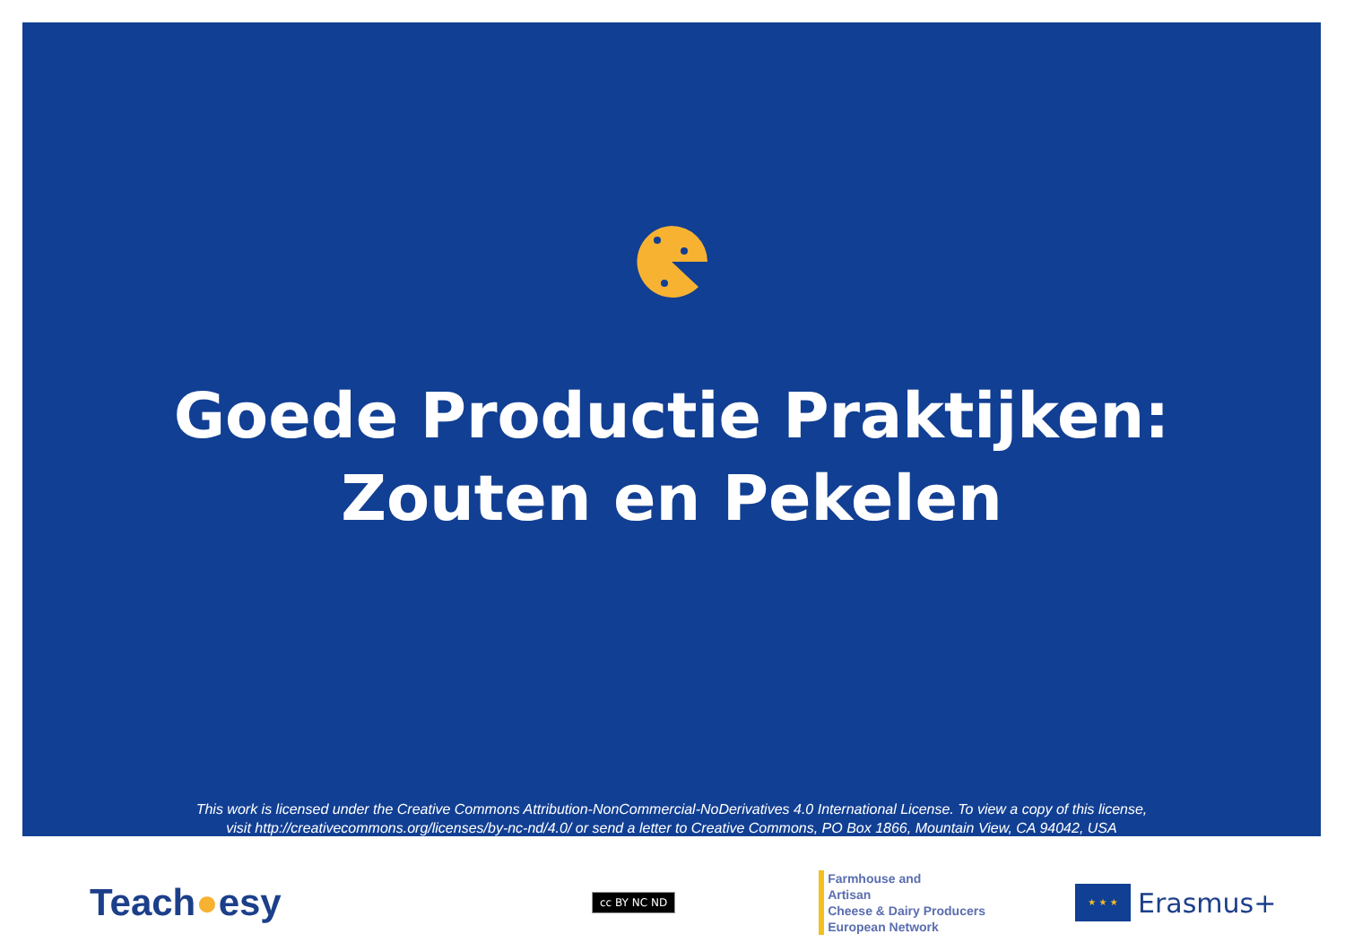Goede Productie Praktijken:
Zouten en Pekelen
This work is licensed under the Creative Commons Attribution-NonCommercial-NoDerivatives 4.0 International License. To view a copy of this license,
visit http://creativecommons.org/licenses/by-nc-nd/4.0/ or send a letter to Creative Commons, PO Box 1866, Mountain View, CA 94042, USA
Teach●esy
cc BY NC ND
Farmhouse and
Artisan
Cheese & Dairy Producers
European Network
★ ★ ★
Erasmus+